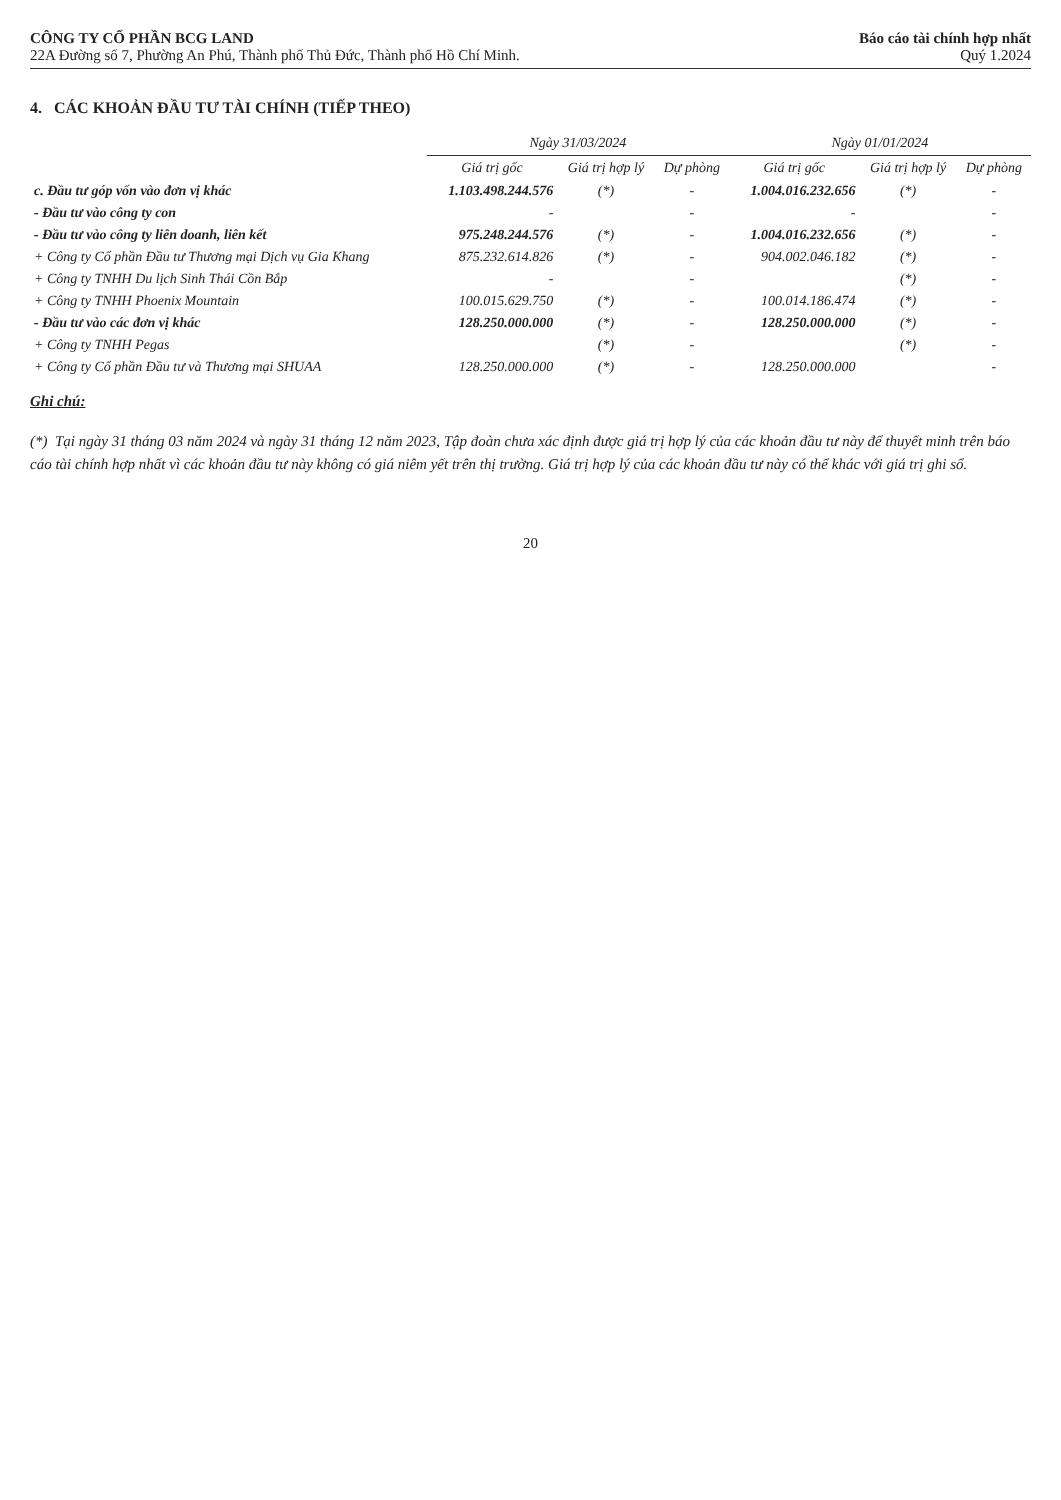CÔNG TY CỔ PHẦN BCG LAND
22A Đường số 7, Phường An Phú, Thành phố Thủ Đức, Thành phố Hồ Chí Minh.
Báo cáo tài chính hợp nhất
Quý 1.2024
4. CÁC KHOẢN ĐẦU TƯ TÀI CHÍNH (TIẾP THEO)
| | Ngày 31/03/2024 | | | Ngày 01/01/2024 | | |
| --- | --- | --- | --- | --- | --- | --- |
| | Giá trị gốc | Giá trị hợp lý | Dự phòng | Giá trị gốc | Giá trị hợp lý | Dự phòng |
| c. Đầu tư góp vốn vào đơn vị khác | 1.103.498.244.576 | (*) | - | 1.004.016.232.656 | (*) | - |
| - Đầu tư vào công ty con | - | | - | - | | - |
| - Đầu tư vào công ty liên doanh, liên kết | 975.248.244.576 | (*) | - | 1.004.016.232.656 | (*) | - |
| + Công ty Cổ phần Đầu tư Thương mại Dịch vụ Gia Khang | 875.232.614.826 | (*) | - | 904.002.046.182 | (*) | - |
| + Công ty TNHH Du lịch Sinh Thái Cồn Bắp | - | | - | | (*) | - |
| + Công ty TNHH Phoenix Mountain | 100.015.629.750 | (*) | - | 100.014.186.474 | (*) | - |
| - Đầu tư vào các đơn vị khác | 128.250.000.000 | (*) | - | 128.250.000.000 | (*) | - |
| + Công ty TNHH Pegas | | (*) | - | | (*) | - |
| + Công ty Cổ phần Đầu tư và Thương mại SHUAA | 128.250.000.000 | (*) | - | 128.250.000.000 | | - |
Ghi chú:
(*) Tại ngày 31 tháng 03 năm 2024 và ngày 31 tháng 12 năm 2023, Tập đoàn chưa xác định được giá trị hợp lý của các khoản đầu tư này để thuyết minh trên báo cáo tài chính hợp nhất vì các khoản đầu tư này không có giá niêm yết trên thị trường. Giá trị hợp lý của các khoản đầu tư này có thể khác với giá trị ghi sổ.
20